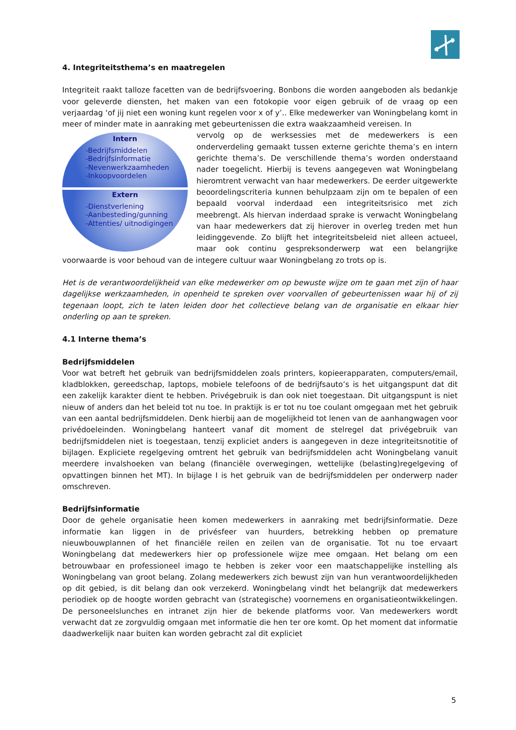4. Integriteitsthema’s en maatregelen
Integriteit raakt talloze facetten van de bedrijfsvoering. Bonbons die worden aangeboden als bedankje voor geleverde diensten, het maken van een fotokopie voor eigen gebruik of de vraag op een verjaardag ‘of jij niet een woning kunt regelen voor x of y’.. Elke medewerker van Woningbelang komt in meer of minder mate in aanraking met gebeurtenissen die extra waakzaamheid vereisen. In
Intern
-Bedrijfsmiddelen
-Bedrijfsinformatie
-Nevenwerkzaamheden
-Inkoopvoordelen
Extern
-Dienstverlening
-Aanbesteding/gunning
-Attenties/ uitnodigingen
vervolg op de werksessies met de medewerkers is een onderverdeling gemaakt tussen externe gerichte thema’s en intern gerichte thema’s. De verschillende thema’s worden onderstaand nader toegelicht. Hierbij is tevens aangegeven wat Woningbelang hieromtrent verwacht van haar medewerkers. De eerder uitgewerkte beoordelingscriteria kunnen behulpzaam zijn om te bepalen of een bepaald voorval inderdaad een integriteitsrisico met zich meebrengt. Als hiervan inderdaad sprake is verwacht Woningbelang van haar medewerkers dat zij hierover in overleg treden met hun leidinggevende. Zo blijft het integriteitsbeleid niet alleen actueel, maar ook continu gespreksonderwerp wat een belangrijke voorwaarde is voor behoud van de integere cultuur waar Woningbelang zo trots op is.
Het is de verantwoordelijkheid van elke medewerker om op bewuste wijze om te gaan met zijn of haar dagelijkse werkzaamheden, in openheid te spreken over voorvallen of gebeurtenissen waar hij of zij tegenaan loopt, zich te laten leiden door het collectieve belang van de organisatie en elkaar hier onderling op aan te spreken.
4.1 Interne thema’s
Bedrijfsmiddelen
Voor wat betreft het gebruik van bedrijfsmiddelen zoals printers, kopieerapparaten, computers/email, kladblokken, gereedschap, laptops, mobiele telefoons of de bedrijfsauto’s is het uitgangspunt dat dit een zakelijk karakter dient te hebben. Privégebruik is dan ook niet toegestaan. Dit uitgangspunt is niet nieuw of anders dan het beleid tot nu toe. In praktijk is er tot nu toe coulant omgegaan met het gebruik van een aantal bedrijfsmiddelen. Denk hierbij aan de mogelijkheid tot lenen van de aanhangwagen voor privédoeleinden. Woningbelang hanteert vanaf dit moment de stelregel dat privégebruik van bedrijfsmiddelen niet is toegestaan, tenzij expliciet anders is aangegeven in deze integriteitsnotitie of bijlagen. Expliciete regelgeving omtrent het gebruik van bedrijfsmiddelen acht Woningbelang vanuit meerdere invalshoeken van belang (financiële overwegingen, wettelijke (belasting)regelgeving of opvattingen binnen het MT). In bijlage I is het gebruik van de bedrijfsmiddelen per onderwerp nader omschreven.
Bedrijfsinformatie
Door de gehele organisatie heen komen medewerkers in aanraking met bedrijfsinformatie. Deze informatie kan liggen in de privésfeer van huurders, betrekking hebben op premature nieuwbouwplannen of het financiële reilen en zeilen van de organisatie. Tot nu toe ervaart Woningbelang dat medewerkers hier op professionele wijze mee omgaan. Het belang om een betrouwbaar en professioneel imago te hebben is zeker voor een maatschappelijke instelling als Woningbelang van groot belang. Zolang medewerkers zich bewust zijn van hun verantwoordelijkheden op dit gebied, is dit belang dan ook verzekerd. Woningbelang vindt het belangrijk dat medewerkers periodiek op de hoogte worden gebracht van (strategische) voornemens en organisatieontwikkelingen. De personeelslunches en intranet zijn hier de bekende platforms voor. Van medewerkers wordt verwacht dat ze zorgvuldig omgaan met informatie die hen ter ore komt. Op het moment dat informatie daadwerkelijk naar buiten kan worden gebracht zal dit expliciet
5